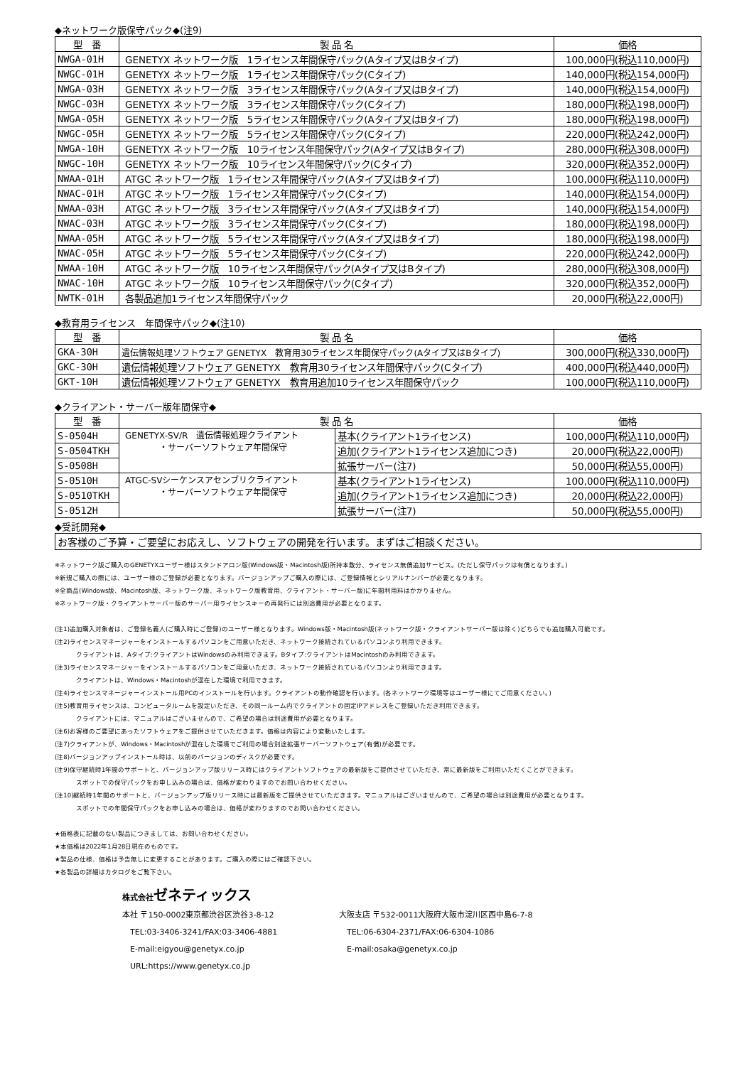◆ネットワーク版保守パック◆(注9)
| 型 番 | 製 品 名 | 価格 |
| --- | --- | --- |
| NWGA-01H | GENETYX ネットワーク版 1ライセンス年間保守パック(Aタイプ又はBタイプ) | 100,000円(税込110,000円) |
| NWGC-01H | GENETYX ネットワーク版 1ライセンス年間保守パック(Cタイプ) | 140,000円(税込154,000円) |
| NWGA-03H | GENETYX ネットワーク版 3ライセンス年間保守パック(Aタイプ又はBタイプ) | 140,000円(税込154,000円) |
| NWGC-03H | GENETYX ネットワーク版 3ライセンス年間保守パック(Cタイプ) | 180,000円(税込198,000円) |
| NWGA-05H | GENETYX ネットワーク版 5ライセンス年間保守パック(Aタイプ又はBタイプ) | 180,000円(税込198,000円) |
| NWGC-05H | GENETYX ネットワーク版 5ライセンス年間保守パック(Cタイプ) | 220,000円(税込242,000円) |
| NWGA-10H | GENETYX ネットワーク版 10ライセンス年間保守パック(Aタイプ又はBタイプ) | 280,000円(税込308,000円) |
| NWGC-10H | GENETYX ネットワーク版 10ライセンス年間保守パック(Cタイプ) | 320,000円(税込352,000円) |
| NWAA-01H | ATGC ネットワーク版 1ライセンス年間保守パック(Aタイプ又はBタイプ) | 100,000円(税込110,000円) |
| NWAC-01H | ATGC ネットワーク版 1ライセンス年間保守パック(Cタイプ) | 140,000円(税込154,000円) |
| NWAA-03H | ATGC ネットワーク版 3ライセンス年間保守パック(Aタイプ又はBタイプ) | 140,000円(税込154,000円) |
| NWAC-03H | ATGC ネットワーク版 3ライセンス年間保守パック(Cタイプ) | 180,000円(税込198,000円) |
| NWAA-05H | ATGC ネットワーク版 5ライセンス年間保守パック(Aタイプ又はBタイプ) | 180,000円(税込198,000円) |
| NWAC-05H | ATGC ネットワーク版 5ライセンス年間保守パック(Cタイプ) | 220,000円(税込242,000円) |
| NWAA-10H | ATGC ネットワーク版 10ライセンス年間保守パック(Aタイプ又はBタイプ) | 280,000円(税込308,000円) |
| NWAC-10H | ATGC ネットワーク版 10ライセンス年間保守パック(Cタイプ) | 320,000円(税込352,000円) |
| NWTK-01H | 各製品追加1ライセンス年間保守パック | 20,000円(税込22,000円) |
◆教育用ライセンス　年間保守パック◆(注10)
| 型 番 | 製 品 名 | 価格 |
| --- | --- | --- |
| GKA-30H | 遺伝情報処理ソフトウェア GENETYX 教育用30ライセンス年間保守パック(Aタイプ又はBタイプ) | 300,000円(税込330,000円) |
| GKC-30H | 遺伝情報処理ソフトウェア GENETYX 教育用30ライセンス年間保守パック(Cタイプ) | 400,000円(税込440,000円) |
| GKT-10H | 遺伝情報処理ソフトウェア GENETYX 教育用追加10ライセンス年間保守パック | 100,000円(税込110,000円) |
◆クライアント・サーバー版年間保守◆
| 型 番 | 製 品 名 | | 価格 |
| --- | --- | --- | --- |
| S-0504H | GENETYX-SV/R 遺伝情報処理クライアント ・サーバーソフトウェア年間保守 | 基本(クライアント1ライセンス) | 100,000円(税込110,000円) |
| S-0504TKH | | 追加(クライアント1ライセンス追加につき) | 20,000円(税込22,000円) |
| S-0508H | | 拡張サーバー(注7) | 50,000円(税込55,000円) |
| S-0510H | ATGC-SVシーケンスアセンブリクライアント ・サーバーソフトウェア年間保守 | 基本(クライアント1ライセンス) | 100,000円(税込110,000円) |
| S-0510TKH | | 追加(クライアント1ライセンス追加につき) | 20,000円(税込22,000円) |
| S-0512H | | 拡張サーバー(注7) | 50,000円(税込55,000円) |
◆受託開発◆
お客様のご予算・ご要望にお応えし、ソフトウェアの開発を行います。まずはご相談ください。
※ネットワーク版ご購入のGENETYXユーザー様はスタンドアロン版(Windows版・Macintosh版)所持本数分、ライセンス無償追加サービス。(ただし保守パックは有償となります。)
※新規ご購入の際には、ユーザー様のご登録が必要となります。バージョンアップご購入の際には、ご登録情報とシリアルナンバーが必要となります。
※全商品(Windows版、Macintosh版、ネットワーク版、ネットワーク版教育用、クライアント・サーバー版)に年間利用料はかかりません。
※ネットワーク版・クライアントサーバー版のサーバー用ライセンスキーの再発行には別途費用が必要となります。
(注1)追加購入対象者は、ご登録名義人(ご購入時にご登録)のユーザー様となります。Windows版・Macintosh版(ネットワーク版・クライアントサーバー版は除く)どちらでも追加購入可能です。
(注2)ライセンスマネージャーをインストールするパソコンをご用意いただき、ネットワーク接続されているパソコンより利用できます。
クライアントは、Aタイプ:クライアントはWindowsのみ利用できます。Bタイプ:クライアントはMacintoshのみ利用できます。
(注3)ライセンスマネージャーをインストールするパソコンをご用意いただき、ネットワーク接続されているパソコンより利用できます。
クライアントは、Windows・Macintoshが混在した環境で利用できます。
(注4)ライセンスマネージャーインストール用PCのインストールを行います。クライアントの動作確認を行います。(各ネットワーク環境等はユーザー様にてご用意ください。)
(注5)教育用ライセンスは、コンピュータルームを設定いただき、その同一ルーム内でクライアントの固定IPアドレスをご登録いただき利用できます。
クライアントには、マニュアルはございませんので、ご希望の場合は別途費用が必要となります。
(注6)お客様のご要望にあったソフトウェアをご提供させていただきます。価格は内容により変動いたします。
(注7)クライアントが、Windows・Macintoshが混在した環境でご利用の場合別途拡張サーバーソフトウェア(有償)が必要です。
(注8)バージョンアップインストール時は、以前のバージョンのディスクが必要です。
(注9)保守継続時1年間のサポートと、バージョンアップ版リリース時にはクライアントソフトウェアの最新版をご提供させていただき、常に最新版をご利用いただくことができます。
スポットでの保守パックをお申し込みの場合は、価格が変わりますのでお問い合わせください。
(注10)継続時1年間のサポートと、バージョンアップ版リリース時には最新版をご提供させていただきます。マニュアルはございませんので、ご希望の場合は別途費用が必要となります。
スポットでの年間保守パックをお申し込みの場合は、価格が変わりますのでお問い合わせください。
★価格表に記載のない製品につきましては、お問い合わせください。
★本価格は2022年1月28日現在のものです。
★製品の仕様、価格は予告無しに変更することがあります。ご購入の際にはご確認下さい。
★各製品の詳細はカタログをご覧下さい。
株式会社ゼネティックス
本社 〒150-0002東京都渋谷区渋谷3-8-12 大阪支店 〒532-0011大阪府大阪市淀川区西中島6-7-8
　TEL:03-3406-3241/FAX:03-3406-4881 　TEL:06-6304-2371/FAX:06-6304-1086
　E-mail:eigyou@genetyx.co.jp 　E-mail:osaka@genetyx.co.jp
　URL:https://www.genetyx.co.jp